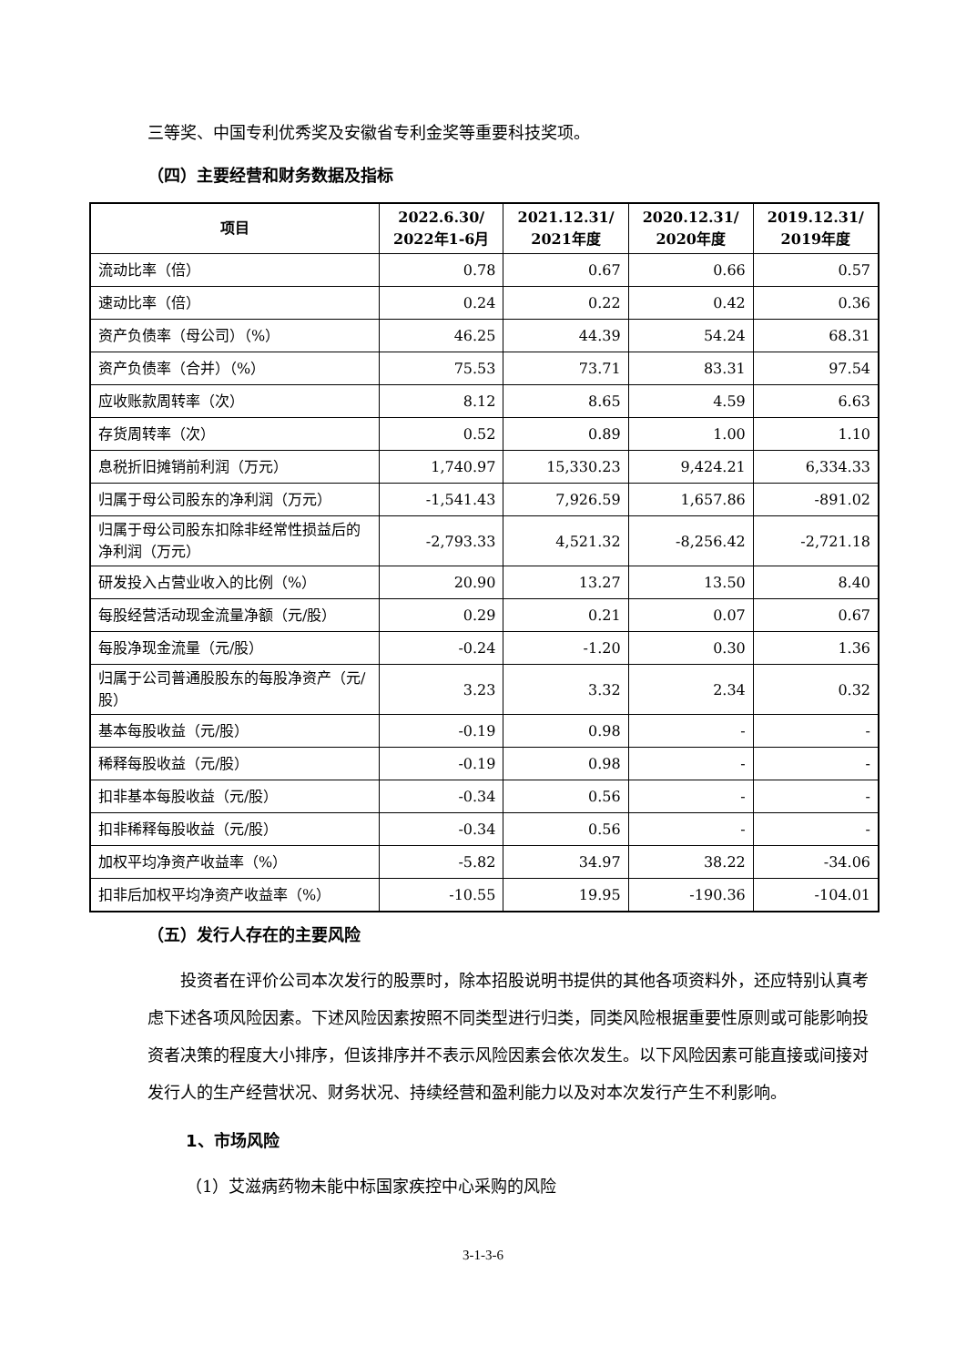三等奖、中国专利优秀奖及安徽省专利金奖等重要科技奖项。
（四）主要经营和财务数据及指标
| 项目 | 2022.6.30/ 2022年1-6月 | 2021.12.31/ 2021年度 | 2020.12.31/ 2020年度 | 2019.12.31/ 2019年度 |
| --- | --- | --- | --- | --- |
| 流动比率（倍） | 0.78 | 0.67 | 0.66 | 0.57 |
| 速动比率（倍） | 0.24 | 0.22 | 0.42 | 0.36 |
| 资产负债率（母公司）（%） | 46.25 | 44.39 | 54.24 | 68.31 |
| 资产负债率（合并）（%） | 75.53 | 73.71 | 83.31 | 97.54 |
| 应收账款周转率（次） | 8.12 | 8.65 | 4.59 | 6.63 |
| 存货周转率（次） | 0.52 | 0.89 | 1.00 | 1.10 |
| 息税折旧摊销前利润（万元） | 1,740.97 | 15,330.23 | 9,424.21 | 6,334.33 |
| 归属于母公司股东的净利润（万元） | -1,541.43 | 7,926.59 | 1,657.86 | -891.02 |
| 归属于母公司股东扣除非经常性损益后的净利润（万元） | -2,793.33 | 4,521.32 | -8,256.42 | -2,721.18 |
| 研发投入占营业收入的比例（%） | 20.90 | 13.27 | 13.50 | 8.40 |
| 每股经营活动现金流量净额（元/股） | 0.29 | 0.21 | 0.07 | 0.67 |
| 每股净现金流量（元/股） | -0.24 | -1.20 | 0.30 | 1.36 |
| 归属于公司普通股股东的每股净资产（元/股） | 3.23 | 3.32 | 2.34 | 0.32 |
| 基本每股收益（元/股） | -0.19 | 0.98 | - | - |
| 稀释每股收益（元/股） | -0.19 | 0.98 | - | - |
| 扣非基本每股收益（元/股） | -0.34 | 0.56 | - | - |
| 扣非稀释每股收益（元/股） | -0.34 | 0.56 | - | - |
| 加权平均净资产收益率（%） | -5.82 | 34.97 | 38.22 | -34.06 |
| 扣非后加权平均净资产收益率（%） | -10.55 | 19.95 | -190.36 | -104.01 |
（五）发行人存在的主要风险
投资者在评价公司本次发行的股票时，除本招股说明书提供的其他各项资料外，还应特别认真考虑下述各项风险因素。下述风险因素按照不同类型进行归类，同类风险根据重要性原则或可能影响投资者决策的程度大小排序，但该排序并不表示风险因素会依次发生。以下风险因素可能直接或间接对发行人的生产经营状况、财务状况、持续经营和盈利能力以及对本次发行产生不利影响。
1、市场风险
（1）艾滋病药物未能中标国家疾控中心采购的风险
3-1-3-6